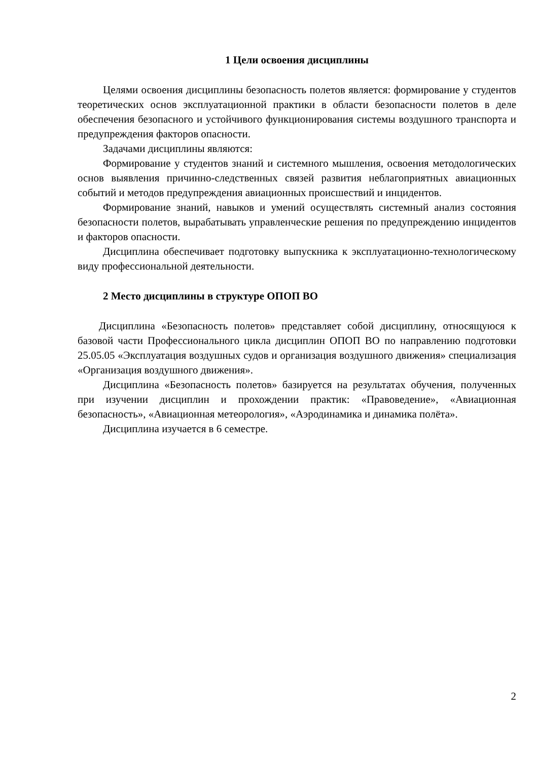1 Цели освоения дисциплины
Целями освоения дисциплины безопасность полетов является: формирование у студентов теоретических основ эксплуатационной практики в области безопасности полетов в деле обеспечения безопасного и устойчивого функционирования системы воздушного транспорта и предупреждения факторов опасности.
Задачами дисциплины являются:
Формирование у студентов знаний и системного мышления, освоения методологических основ выявления причинно-следственных связей развития неблагоприятных авиационных событий и методов предупреждения авиационных происшествий и инцидентов.
Формирование знаний, навыков и умений осуществлять системный анализ состояния безопасности полетов, вырабатывать управленческие решения по предупреждению инцидентов и факторов опасности.
Дисциплина обеспечивает подготовку выпускника к эксплуатационно-технологическому виду профессиональной деятельности.
2 Место дисциплины в структуре ОПОП ВО
Дисциплина «Безопасность полетов» представляет собой дисциплину, относящуюся к базовой части Профессионального цикла дисциплин ОПОП ВО по направлению подготовки 25.05.05 «Эксплуатация воздушных судов и организация воздушного движения» специализация «Организация воздушного движения».
Дисциплина «Безопасность полетов» базируется на результатах обучения, полученных при изучении дисциплин и прохождении практик: «Правоведение», «Авиационная безопасность», «Авиационная метеорология», «Аэродинамика и динамика полёта».
Дисциплина изучается в 6 семестре.
2